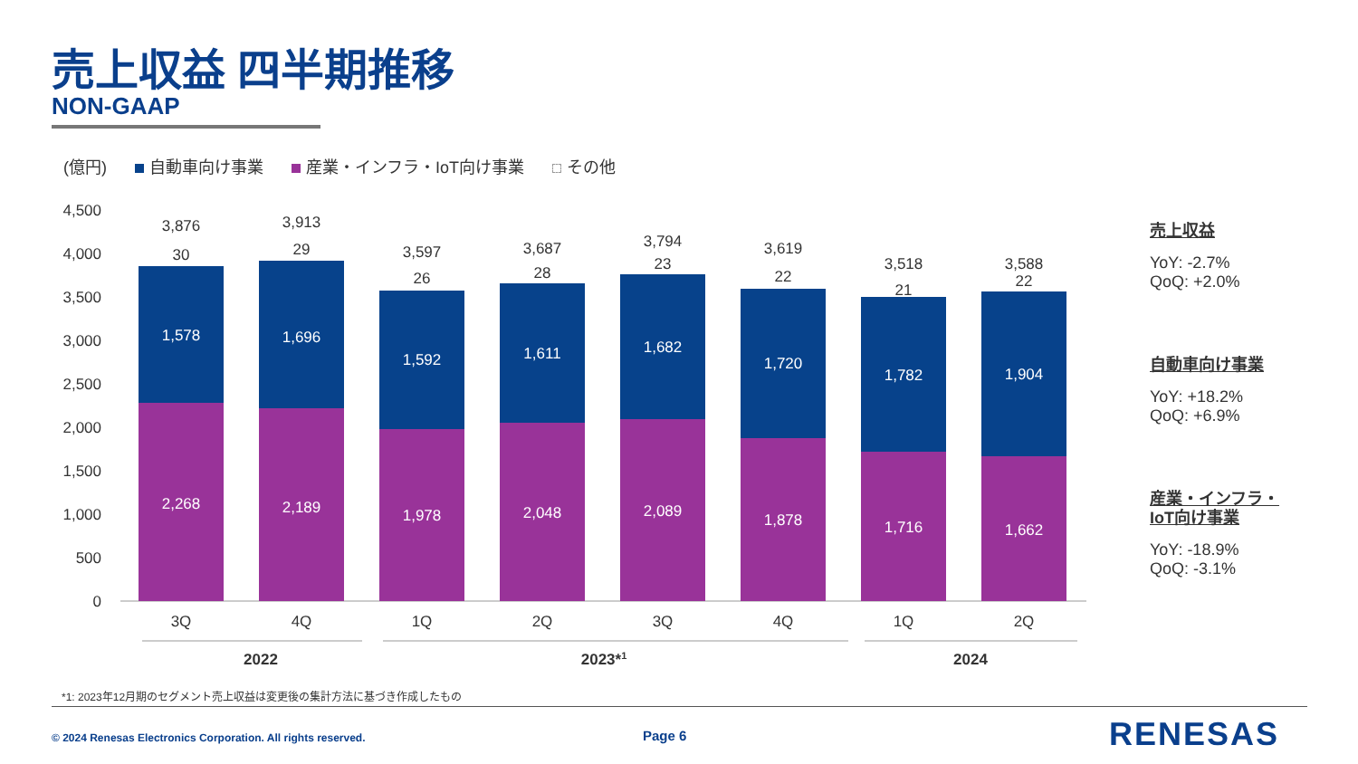売上収益 四半期推移
NON-GAAP
(億円) 自動車向け事業 産業・インフラ・IoT向け事業 その他
4,500
4,000
3,500
3,000
2,500
2,000
1,500
1,000
500
0
3,876
30
1,578
2,268
3,913
29
1,696
2,189
3,597
26
1,592
1,978
3,687
28
1,611
2,048
3,794
23
1,682
2,089
3,619
22
1,720
1,878
3,518
21
1,782
1,716
3,588
22
1,904
1,662
3Q
4Q
1Q
2Q
3Q
4Q
1Q
2Q
2022
2023*1
2024
売上収益
YoY: -2.7%
QoQ: +2.0%
自動車向け事業
YoY: +18.2%
QoQ: +6.9%
産業・インフラ・
IoT向け事業
YoY: -18.9%
QoQ: -3.1%
*1: 2023年12月期のセグメント売上収益は変更後の集計方法に基づき作成したもの
© 2024 Renesas Electronics Corporation. All rights reserved.
Page 6 RENESAS